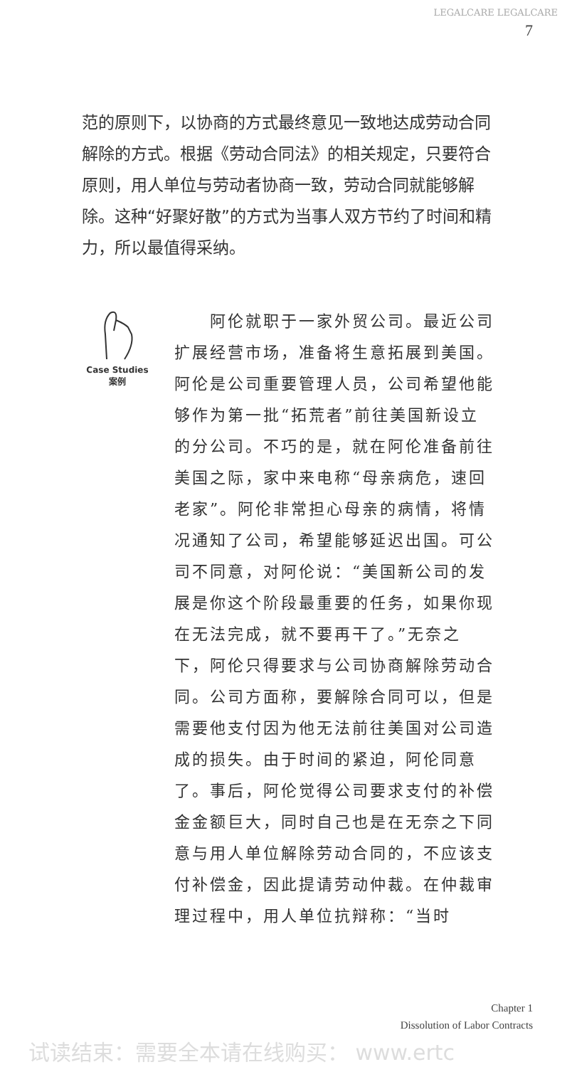7
LEGALCARE LEGALCARE
范的原则下，以协商的方式最终意见一致地达成劳动合同解除的方式。根据《劳动合同法》的相关规定，只要符合原则，用人单位与劳动者协商一致，劳动合同就能够解除。这种“好聚好散”的方式为当事人双方节约了时间和精力，所以最值得采纳。
Case Studies
案例
　　阿伦就职于一家外贸公司。最近公司扩展经营市场，准备将生意拓展到美国。阿伦是公司重要管理人员，公司希望他能够作为第一批“拓荒者”前往美国新设立的分公司。不巧的是，就在阿伦准备前往美国之际，家中来电称“母亲病危，速回老家”。阿伦非常担心母亲的病情，将情况通知了公司，希望能够延迟出国。可公司不同意，对阿伦说：“美国新公司的发展是你这个阶段最重要的任务，如果你现在无法完成，就不要再干了。”无奈之下，阿伦只得要求与公司协商解除劳动合同。公司方面称，要解除合同可以，但是需要他支付因为他无法前往美国对公司造成的损失。由于时间的紧迫，阿伦同意了。事后，阿伦觉得公司要求支付的补偿金金额巨大，同时自己也是在无奈之下同意与用人单位解除劳动合同的，不应该支付补偿金，因此提请劳动仲裁。在仲裁审理过程中，用人单位抗辩称：“当时
Chapter 1
Dissolution of Labor Contracts
试读结束：需要全本请在线购买： www.ertc